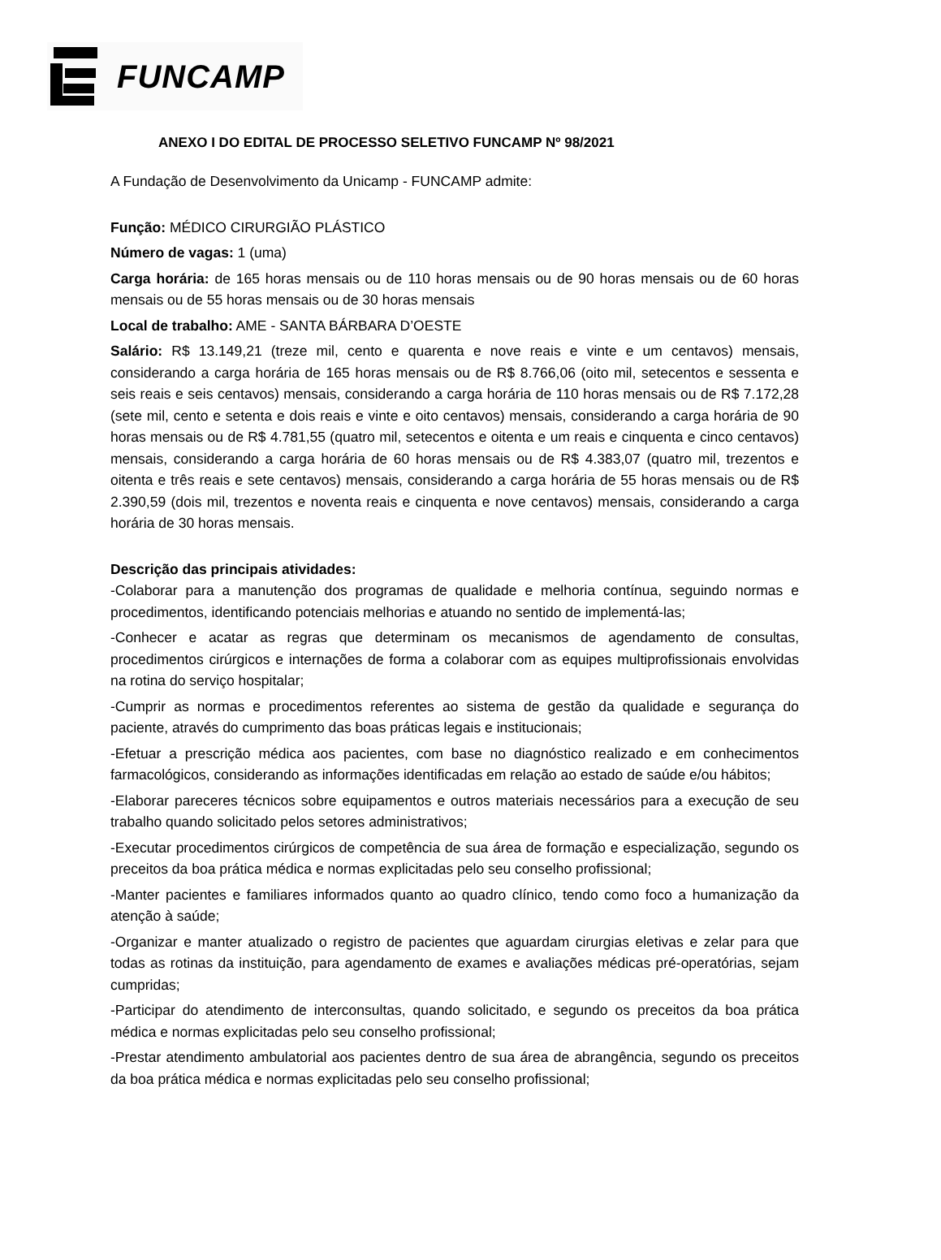FUNCAMP
ANEXO I DO EDITAL DE PROCESSO SELETIVO FUNCAMP Nº 98/2021
A Fundação de Desenvolvimento da Unicamp - FUNCAMP admite:
Função: MÉDICO CIRURGIÃO PLÁSTICO
Número de vagas: 1 (uma)
Carga horária: de 165 horas mensais ou de 110 horas mensais ou de 90 horas mensais ou de 60 horas mensais ou de 55 horas mensais ou de 30 horas mensais
Local de trabalho: AME - SANTA BÁRBARA D’OESTE
Salário: R$ 13.149,21 (treze mil, cento e quarenta e nove reais e vinte e um centavos) mensais, considerando a carga horária de 165 horas mensais ou de R$ 8.766,06 (oito mil, setecentos e sessenta e seis reais e seis centavos) mensais, considerando a carga horária de 110 horas mensais ou de R$ 7.172,28 (sete mil, cento e setenta e dois reais e vinte e oito centavos) mensais, considerando a carga horária de 90 horas mensais ou de R$ 4.781,55 (quatro mil, setecentos e oitenta e um reais e cinquenta e cinco centavos) mensais, considerando a carga horária de 60 horas mensais ou de R$ 4.383,07 (quatro mil, trezentos e oitenta e três reais e sete centavos) mensais, considerando a carga horária de 55 horas mensais ou de R$ 2.390,59 (dois mil, trezentos e noventa reais e cinquenta e nove centavos) mensais, considerando a carga horária de 30 horas mensais.
Descrição das principais atividades:
-Colaborar para a manutenção dos programas de qualidade e melhoria contínua, seguindo normas e procedimentos, identificando potenciais melhorias e atuando no sentido de implementá-las;
-Conhecer e acatar as regras que determinam os mecanismos de agendamento de consultas, procedimentos cirúrgicos e internações de forma a colaborar com as equipes multiprofissionais envolvidas na rotina do serviço hospitalar;
-Cumprir as normas e procedimentos referentes ao sistema de gestão da qualidade e segurança do paciente, através do cumprimento das boas práticas legais e institucionais;
-Efetuar a prescrição médica aos pacientes, com base no diagnóstico realizado e em conhecimentos farmacológicos, considerando as informações identificadas em relação ao estado de saúde e/ou hábitos;
-Elaborar pareceres técnicos sobre equipamentos e outros materiais necessários para a execução de seu trabalho quando solicitado pelos setores administrativos;
-Executar procedimentos cirúrgicos de competência de sua área de formação e especialização, segundo os preceitos da boa prática médica e normas explicitadas pelo seu conselho profissional;
-Manter pacientes e familiares informados quanto ao quadro clínico, tendo como foco a humanização da atenção à saúde;
-Organizar e manter atualizado o registro de pacientes que aguardam cirurgias eletivas e zelar para que todas as rotinas da instituição, para agendamento de exames e avaliações médicas pré-operatórias, sejam cumpridas;
-Participar do atendimento de interconsultas, quando solicitado, e segundo os preceitos da boa prática médica e normas explicitadas pelo seu conselho profissional;
-Prestar atendimento ambulatorial aos pacientes dentro de sua área de abrangência, segundo os preceitos da boa prática médica e normas explicitadas pelo seu conselho profissional;